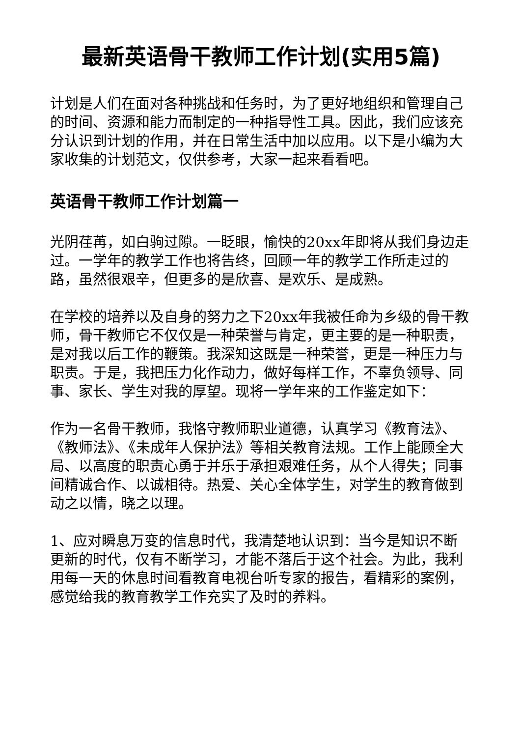最新英语骨干教师工作计划(实用5篇)
计划是人们在面对各种挑战和任务时，为了更好地组织和管理自己的时间、资源和能力而制定的一种指导性工具。因此，我们应该充分认识到计划的作用，并在日常生活中加以应用。以下是小编为大家收集的计划范文，仅供参考，大家一起来看看吧。
英语骨干教师工作计划篇一
光阴荏苒，如白驹过隙。一眨眼，愉快的20xx年即将从我们身边走过。一学年的教学工作也将告终，回顾一年的教学工作所走过的路，虽然很艰辛，但更多的是欣喜、是欢乐、是成熟。
在学校的培养以及自身的努力之下20xx年我被任命为乡级的骨干教师，骨干教师它不仅仅是一种荣誉与肯定，更主要的是一种职责，是对我以后工作的鞭策。我深知这既是一种荣誉，更是一种压力与职责。于是，我把压力化作动力，做好每样工作，不辜负领导、同事、家长、学生对我的厚望。现将一学年来的工作鉴定如下：
作为一名骨干教师，我恪守教师职业道德，认真学习《教育法》、《教师法》、《未成年人保护法》等相关教育法规。工作上能顾全大局、以高度的职责心勇于并乐于承担艰难任务，从个人得失；同事间精诚合作、以诚相待。热爱、关心全体学生，对学生的教育做到动之以情，晓之以理。
1、应对瞬息万变的信息时代，我清楚地认识到：当今是知识不断更新的时代，仅有不断学习，才能不落后于这个社会。为此，我利用每一天的休息时间看教育电视台听专家的报告，看精彩的案例，感觉给我的教育教学工作充实了及时的养料。